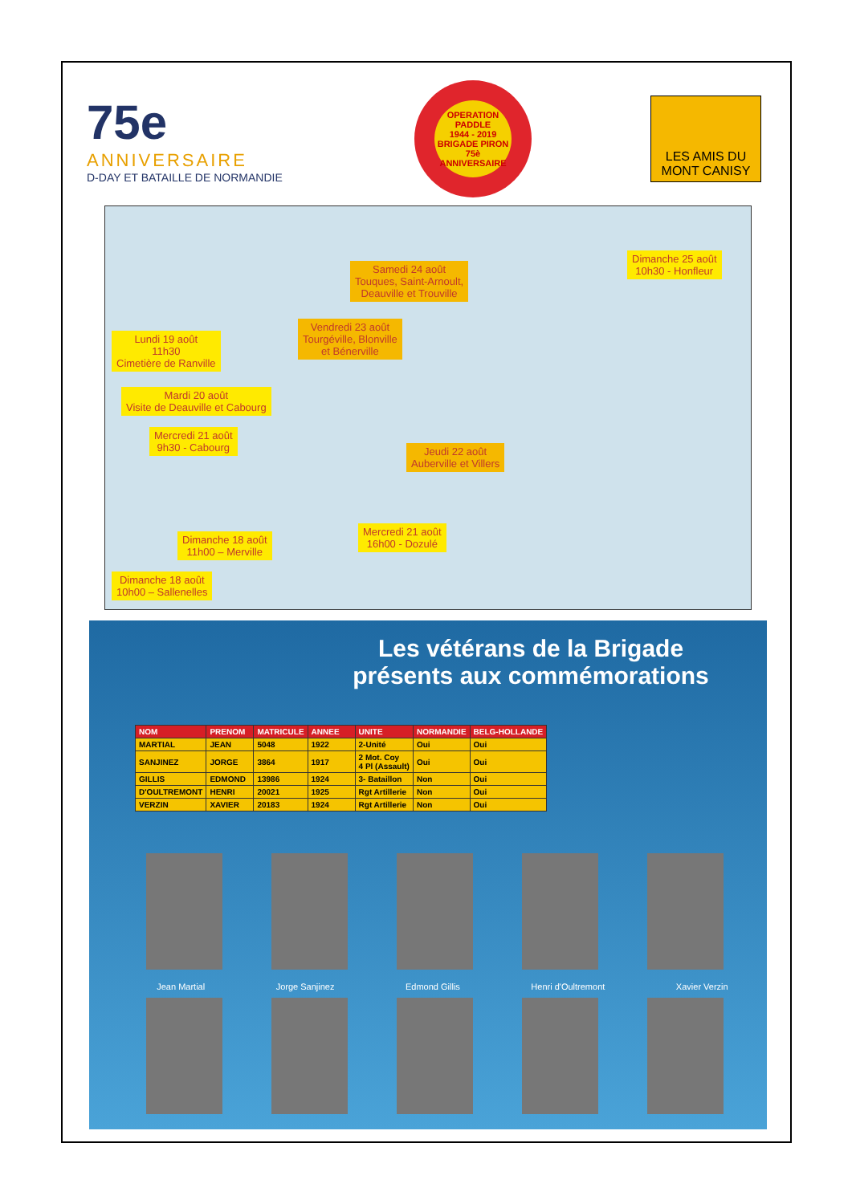75e ANNIVERSAIRE
D-DAY ET BATAILLE DE NORMANDIE
OPERATION PADDLE
1944 - 2019
BRIGADE PIRON
75è ANNIVERSAIRE
LES AMIS DU MONT CANISY
Lundi 19 août
11h30
Cimetière de Ranville
Mardi 20 août
Visite de Deauville et Cabourg
Mercredi 21 août
9h30 - Cabourg
Vendredi 23 août
Tourgéville, Blonville
et Bénerville
Samedi 24 août
Touques, Saint-Arnoult,
Deauville et Trouville
Dimanche 25 août
10h30 - Honfleur
Jeudi 22 août
Auberville et Villers
Dimanche 18 août
11h00 – Merville
Mercredi 21 août
16h00 - Dozulé
Dimanche 18 août
10h00 – Sallenelles
Les vétérans de la Brigade présents aux commémorations
| NOM | PRENOM | MATRICULE | ANNEE | UNITE | NORMANDIE | BELG-HOLLANDE |
| --- | --- | --- | --- | --- | --- | --- |
| MARTIAL | JEAN | 5048 | 1922 | 2-Unité | Oui | Oui |
| SANJINEZ | JORGE | 3864 | 1917 | 2 Mot. Coy 4 Pl (Assault) | Oui | Oui |
| GILLIS | EDMOND | 13986 | 1924 | 3- Bataillon | Non | Oui |
| D'OULTREMONT | HENRI | 20021 | 1925 | Rgt Artillerie | Non | Oui |
| VERZIN | XAVIER | 20183 | 1924 | Rgt Artillerie | Non | Oui |
Jean Martial Jorge Sanjinez Edmond Gillis Henri d'Oultremont Xavier Verzin